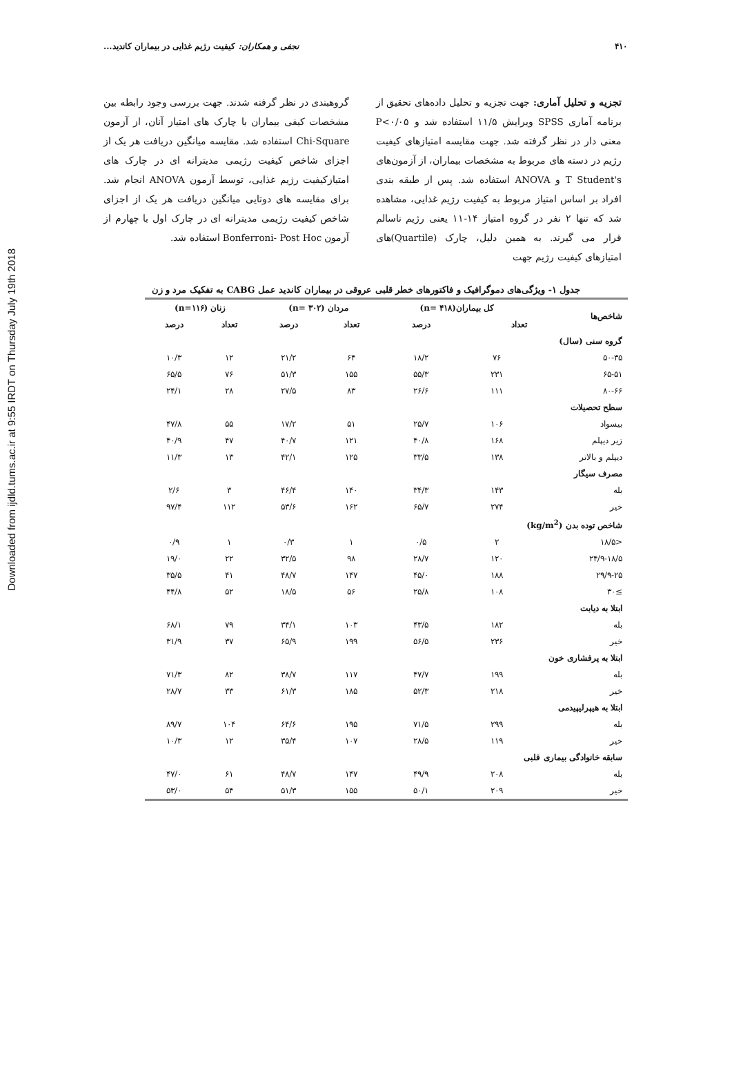Downloaded from ijdld.tums.ac.ir at 9:55 IRDT on Thursday July 19th 2018
۴۱۰ نجفی و همکاران: کیفیت رژیم غذایی در بیماران کاندید...
تجزیه و تحلیل آماری: جهت تجزیه و تحلیل داده‌های تحقیق از برنامه آماری SPSS ویرایش ۱۱/۵ استفاده شد و P<۰/۰۵ معنی دار در نظر گرفته شد. جهت مقایسه امتیازهای کیفیت رژیم در دسته های مربوط به مشخصات بیماران، از آزمون‌های T Student's و ANOVA استفاده شد. پس از طبقه بندی افراد بر اساس امتیاز مربوط به کیفیت رژیم غذایی، مشاهده شد که تنها ۲ نفر در گروه امتیاز ۱۴-۱۱ یعنی رژیم ناسالم قرار می گیرند. به همین دلیل، چارک (Quartile)های امتیازهای کیفیت رژیم جهت
گروهبندی در نظر گرفته شدند. جهت بررسی وجود رابطه بین مشخصات کیفی بیماران با چارک های امتیاز آنان، از آزمون Chi-Square استفاده شد. مقایسه میانگین دریافت هر یک از اجزای شاخص کیفیت رژیمی مدیترانه ای در چارک های امتیازکیفیت رژیم غذایی، توسط آزمون ANOVA انجام شد. برای مقایسه های دوتایی میانگین دریافت هر یک از اجزای شاخص کیفیت رژیمی مدیترانه ای در چارک اول با چهارم از آزمون Bonferroni- Post Hoc استفاده شد.
جدول ۱- ویژگی‌های دموگرافیک و فاکتورهای خطر قلبی عروقی در بیماران کاندید عمل CABG به تفکیک مرد و زن
| شاخص‌ها | کل بیماران(n= ۴۱۸) | | مردان (n= ۳۰۲) | | زنان (n=۱۱۶) | |
| --- | --- | --- | --- | --- | --- | --- |
| | تعداد | درصد | تعداد | درصد | تعداد | درصد |
| گروه سنی (سال) | | | | | | |
| ۵۰-۳۵ | ۷۶ | ۱۸/۲ | ۶۴ | ۲۱/۲ | ۱۲ | ۱۰/۳ |
| ۶۵-۵۱ | ۲۳۱ | ۵۵/۳ | ۱۵۵ | ۵۱/۳ | ۷۶ | ۶۵/۵ |
| ۸۰-۶۶ | ۱۱۱ | ۲۶/۶ | ۸۳ | ۲۷/۵ | ۲۸ | ۲۴/۱ |
| سطح تحصیلات | | | | | | |
| بیسواد | ۱۰۶ | ۲۵/۷ | ۵۱ | ۱۷/۲ | ۵۵ | ۴۷/۸ |
| زیر دیپلم | ۱۶۸ | ۴۰/۸ | ۱۲۱ | ۴۰/۷ | ۴۷ | ۴۰/۹ |
| دیپلم و بالاتر | ۱۳۸ | ۳۳/۵ | ۱۲۵ | ۴۲/۱ | ۱۳ | ۱۱/۳ |
| مصرف سیگار | | | | | | |
| بله | ۱۴۳ | ۳۴/۳ | ۱۴۰ | ۴۶/۴ | ۳ | ۲/۶ |
| خیر | ۲۷۴ | ۶۵/۷ | ۱۶۲ | ۵۳/۶ | ۱۱۲ | ۹۷/۴ |
| شاخص توده بدن (kg/m<sup>2</sup>) | | | | | | |
| <۱۸/۵ | ۲ | ۰/۵ | ۱ | ۰/۳ | ۱ | ۰/۹ |
| ۲۴/۹-۱۸/۵ | ۱۲۰ | ۲۸/۷ | ۹۸ | ۳۲/۵ | ۲۲ | ۱۹/۰ |
| ۲۹/۹-۲۵ | ۱۸۸ | ۴۵/۰ | ۱۴۷ | ۴۸/۷ | ۴۱ | ۳۵/۵ |
| ≥۳۰ | ۱۰۸ | ۲۵/۸ | ۵۶ | ۱۸/۵ | ۵۲ | ۴۴/۸ |
| ابتلا به دیابت | | | | | | |
| بله | ۱۸۲ | ۴۳/۵ | ۱۰۳ | ۳۴/۱ | ۷۹ | ۶۸/۱ |
| خیر | ۲۳۶ | ۵۶/۵ | ۱۹۹ | ۶۵/۹ | ۳۷ | ۳۱/۹ |
| ابتلا به پرفشاری خون | | | | | | |
| بله | ۱۹۹ | ۴۷/۷ | ۱۱۷ | ۳۸/۷ | ۸۲ | ۷۱/۳ |
| خیر | ۲۱۸ | ۵۲/۳ | ۱۸۵ | ۶۱/۳ | ۳۳ | ۲۸/۷ |
| ابتلا به هیپرلیپیدمی | | | | | | |
| بله | ۲۹۹ | ۷۱/۵ | ۱۹۵ | ۶۴/۶ | ۱۰۴ | ۸۹/۷ |
| خیر | ۱۱۹ | ۲۸/۵ | ۱۰۷ | ۳۵/۴ | ۱۲ | ۱۰/۳ |
| سابقه خانوادگی بیماری قلبی | | | | | | |
| بله | ۲۰۸ | ۴۹/۹ | ۱۴۷ | ۴۸/۷ | ۶۱ | ۴۷/۰ |
| خیر | ۲۰۹ | ۵۰/۱ | ۱۵۵ | ۵۱/۳ | ۵۴ | ۵۳/۰ |